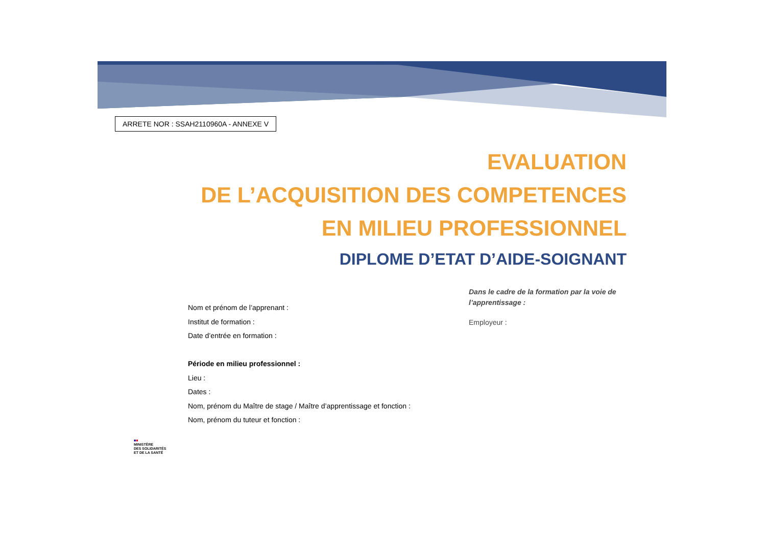ARRETE NOR : SSAH2110960A - ANNEXE V
EVALUATION
DE L’ACQUISITION DES COMPETENCES
EN MILIEU PROFESSIONNEL
DIPLOME D’ETAT D’AIDE-SOIGNANT
Nom et prénom de l’apprenant :
Institut de formation :
Date d’entrée en formation :
Période en milieu professionnel :
Lieu :
Dates :
Nom, prénom du Maître de stage / Maître d’apprentissage et fonction :
Nom, prénom du tuteur et fonction :
Dans le cadre de la formation par la voie de
l’apprentissage :
Employeur :
■■
MINISTÈRE
DES SOLIDARITÉS
ET DE LA SANTÉ